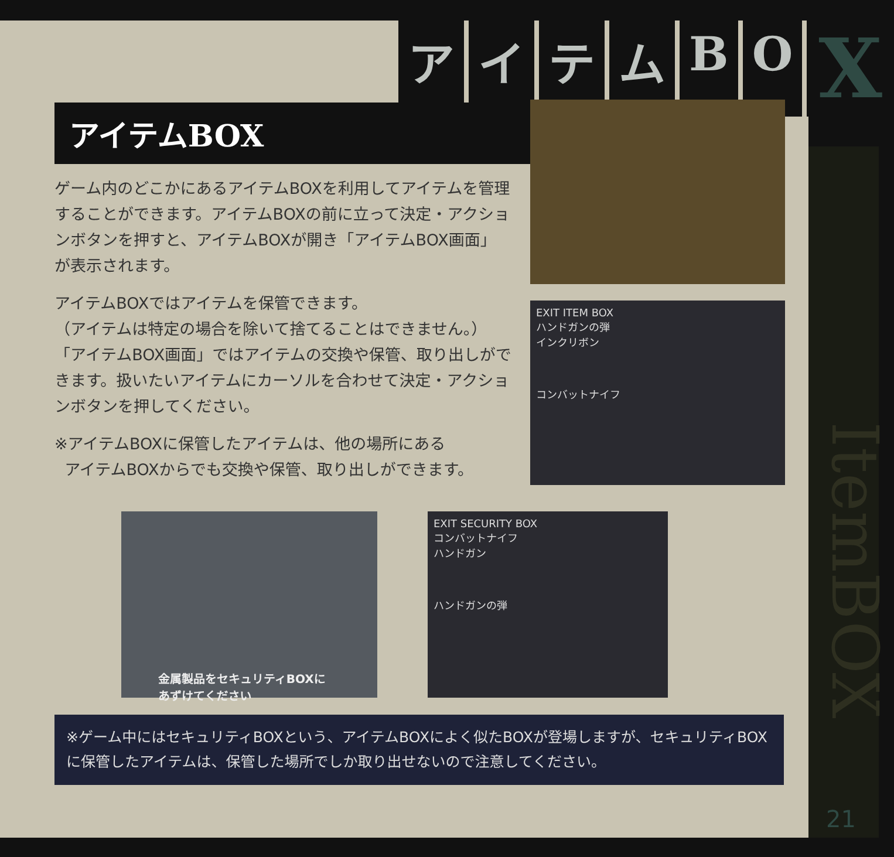アイテムBO X
アイテムBOX
ゲーム内のどこかにあるアイテムBOXを利用してアイテムを管理することができます。アイテムBOXの前に立って決定・アクションボタンを押すと、アイテムBOXが開き「アイテムBOX画面」が表示されます。
アイテムBOXではアイテムを保管できます。
（アイテムは特定の場合を除いて捨てることはできません。）
「アイテムBOX画面」ではアイテムの交換や保管、取り出しができます。扱いたいアイテムにカーソルを合わせて決定・アクションボタンを押してください。
※アイテムBOXに保管したアイテムは、他の場所にある
アイテムBOXからでも交換や保管、取り出しができます。
EXIT ITEM BOX
ハンドガンの弾
インクリボン
コンバットナイフ
金属製品をセキュリティBOXに
あずけてください
EXIT SECURITY BOX
コンバットナイフ
ハンドガン
ハンドガンの弾
※ゲーム中にはセキュリティBOXという、アイテムBOXによく似たBOXが登場しますが、セキュリティBOXに保管したアイテムは、保管した場所でしか取り出せないので注意してください。
ItemBOX
21